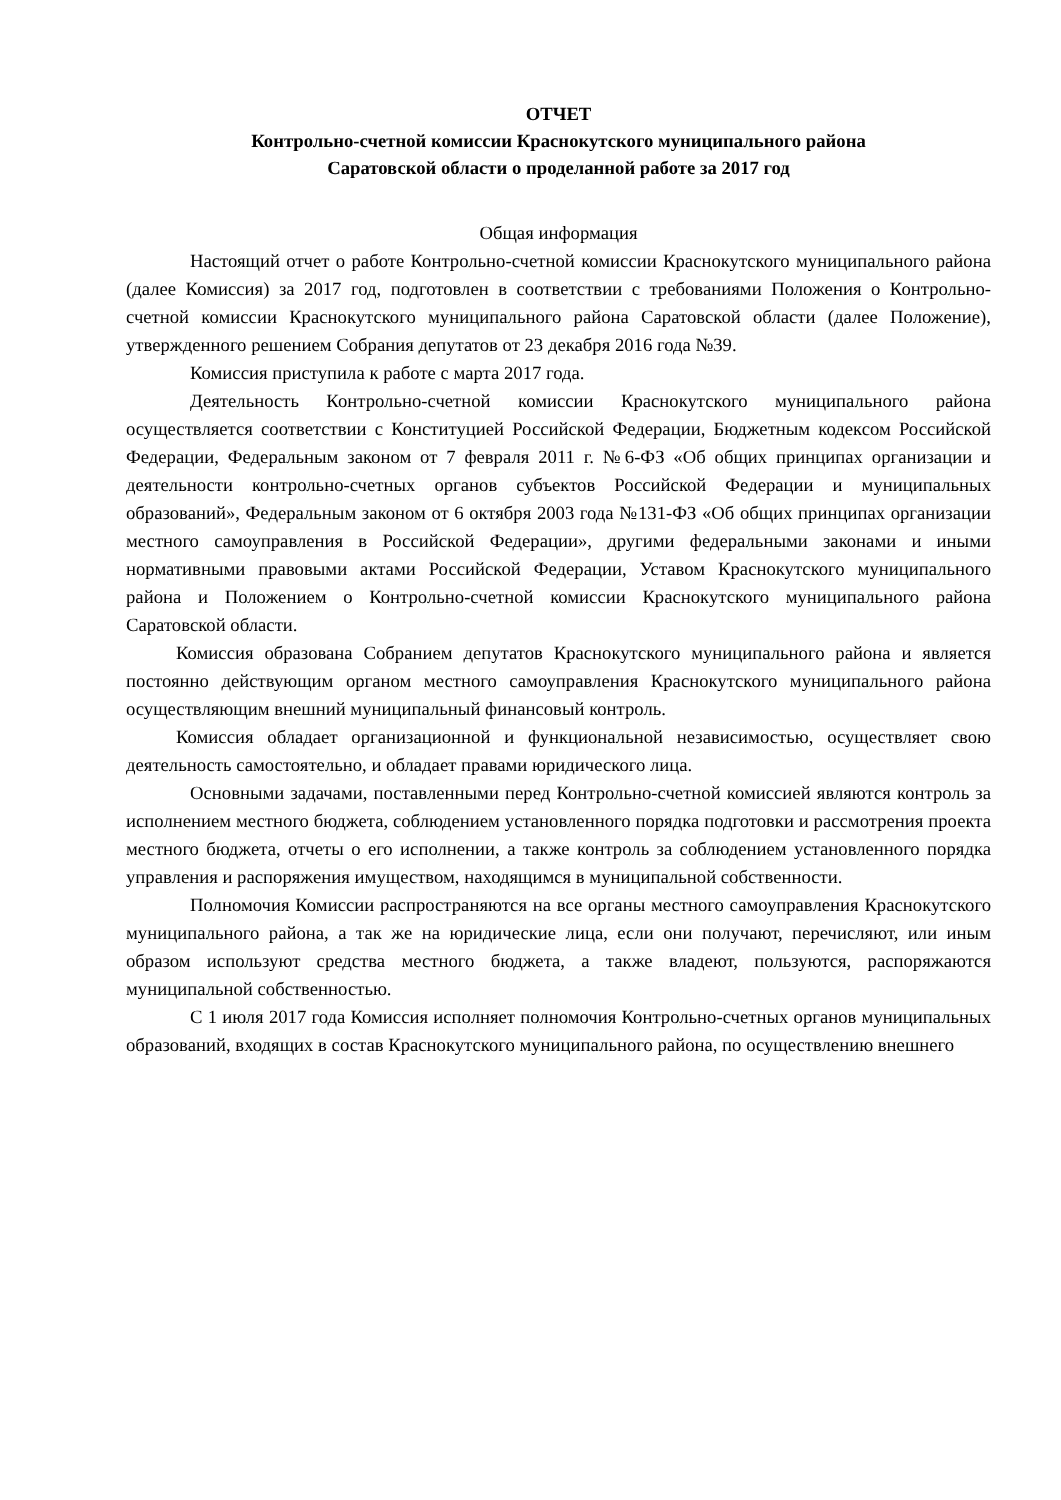ОТЧЕТ
Контрольно-счетной комиссии Краснокутского муниципального района
Саратовской области о проделанной работе за 2017 год
Общая информация
Настоящий отчет о работе Контрольно-счетной комиссии Краснокутского муниципального района (далее Комиссия) за 2017 год, подготовлен в соответствии с требованиями Положения о Контрольно-счетной комиссии Краснокутского муниципального района Саратовской области (далее Положение), утвержденного решением Собрания депутатов от 23 декабря 2016 года №39.
Комиссия приступила к работе с марта 2017 года.
Деятельность Контрольно-счетной комиссии Краснокутского муниципального района осуществляется соответствии с Конституцией Российской Федерации, Бюджетным кодексом Российской Федерации, Федеральным законом от 7 февраля 2011 г. №6-ФЗ «Об общих принципах организации и деятельности контрольно-счетных органов субъектов Российской Федерации и муниципальных образований», Федеральным законом от 6 октября 2003 года №131-ФЗ «Об общих принципах организации местного самоуправления в Российской Федерации», другими федеральными законами и иными нормативными правовыми актами Российской Федерации, Уставом Краснокутского муниципального района и Положением о Контрольно-счетной комиссии Краснокутского муниципального района Саратовской области.
Комиссия образована Собранием депутатов Краснокутского муниципального района и является постоянно действующим органом местного самоуправления Краснокутского муниципального района осуществляющим внешний муниципальный финансовый контроль.
Комиссия обладает организационной и функциональной независимостью, осуществляет свою деятельность самостоятельно, и обладает правами юридического лица.
Основными задачами, поставленными перед Контрольно-счетной комиссией являются контроль за исполнением местного бюджета, соблюдением установленного порядка подготовки и рассмотрения проекта местного бюджета, отчеты о его исполнении, а также контроль за соблюдением установленного порядка управления и распоряжения имуществом, находящимся в муниципальной собственности.
Полномочия Комиссии распространяются на все органы местного самоуправления Краснокутского муниципального района, а так же на юридические лица, если они получают, перечисляют, или иным образом используют средства местного бюджета, а также владеют, пользуются, распоряжаются муниципальной собственностью.
С 1 июля 2017 года Комиссия исполняет полномочия Контрольно-счетных органов муниципальных образований, входящих в состав Краснокутского муниципального района, по осуществлению внешнего